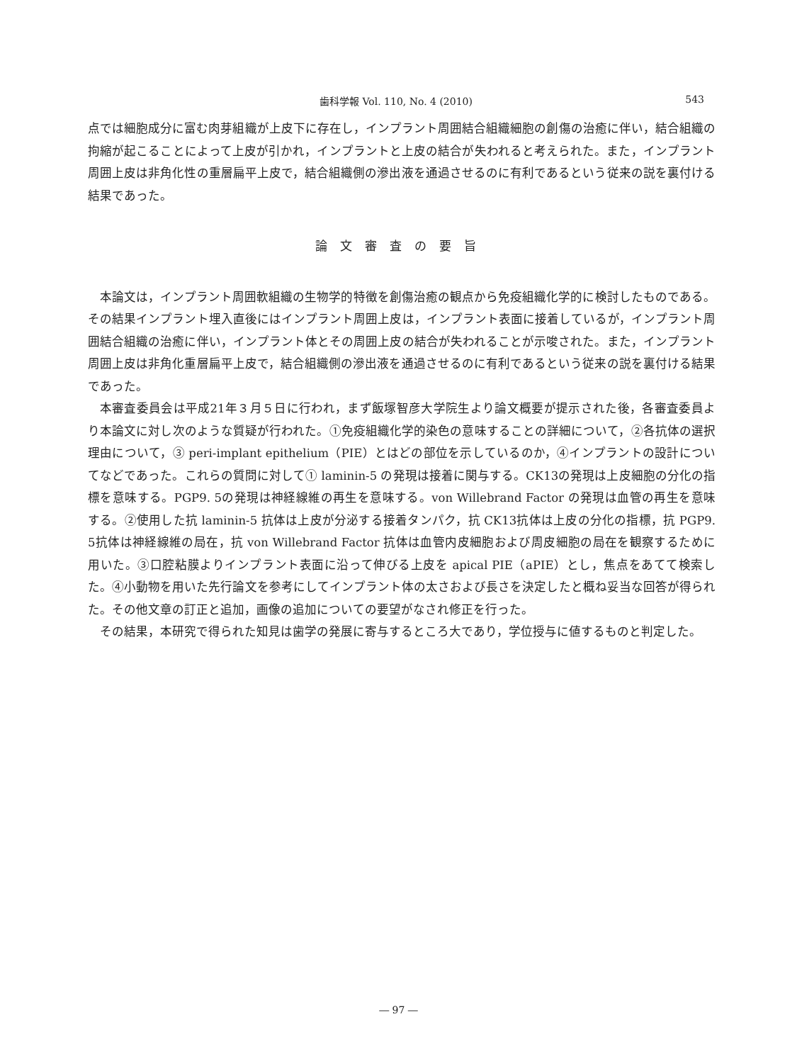歯科学報 Vol. 110, No. 4 (2010)
543
点では細胞成分に富む肉芽組織が上皮下に存在し，インプラント周囲結合組織細胞の創傷の治癒に伴い，結合組織の拘縮が起こることによって上皮が引かれ，インプラントと上皮の結合が失われると考えられた。また，インプラント周囲上皮は非角化性の重層扁平上皮で，結合組織側の滲出液を通過させるのに有利であるという従来の説を裏付ける結果であった。
論文審査の要旨
本論文は，インプラント周囲軟組織の生物学的特徴を創傷治癒の観点から免疫組織化学的に検討したものである。その結果インプラント埋入直後にはインプラント周囲上皮は，インプラント表面に接着しているが，インプラント周囲結合組織の治癒に伴い，インプラント体とその周囲上皮の結合が失われることが示唆された。また，インプラント周囲上皮は非角化重層扁平上皮で，結合組織側の滲出液を通過させるのに有利であるという従来の説を裏付ける結果であった。
本審査委員会は平成21年３月５日に行われ，まず飯塚智彦大学院生より論文概要が提示された後，各審査委員より本論文に対し次のような質疑が行われた。①免疫組織化学的染色の意味することの詳細について，②各抗体の選択理由について，③ peri-implant epithelium（PIE）とはどの部位を示しているのか，④インプラントの設計についてなどであった。これらの質問に対して① laminin-5 の発現は接着に関与する。CK13の発現は上皮細胞の分化の指標を意味する。PGP9. 5の発現は神経線維の再生を意味する。von Willebrand Factor の発現は血管の再生を意味する。②使用した抗 laminin-5 抗体は上皮が分泌する接着タンパク，抗 CK13抗体は上皮の分化の指標，抗 PGP9. 5抗体は神経線維の局在，抗 von Willebrand Factor 抗体は血管内皮細胞および周皮細胞の局在を観察するために用いた。③口腔粘膜よりインプラント表面に沿って伸びる上皮を apical PIE（aPIE）とし，焦点をあてて検索した。④小動物を用いた先行論文を参考にしてインプラント体の太さおよび長さを決定したと概ね妥当な回答が得られた。その他文章の訂正と追加，画像の追加についての要望がなされ修正を行った。
その結果，本研究で得られた知見は歯学の発展に寄与するところ大であり，学位授与に値するものと判定した。
― 97 ―